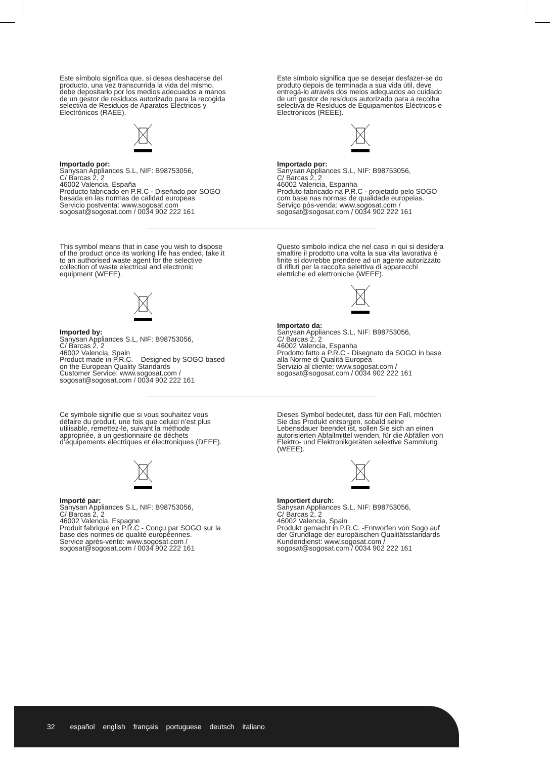Este símbolo significa que, si desea deshacerse del producto, una vez transcurrida la vida del mismo, debe depositarlo por los medios adecuados a manos de un gestor de residuos autorizado para la recogida selectiva de Residuos de Aparatos Eléctricos y Electrónicos (RAEE).
Importado por:
Sanysan Appliances S.L, NIF: B98753056,
C/ Barcas 2, 2
46002 Valencia, España
Producto fabricado en P.R.C - Diseñado por SOGO basada en las normas de calidad europeas
Servicio postventa: www.sogosat.com
sogosat@sogosat.com / 0034 902 222 161
Este símbolo significa que se desejar desfazer-se do produto depois de terminada a sua vida útil, deve entregá-lo através dos meios adequados ao cuidado de um gestor de resíduos autorizado para a recolha selectiva de Resíduos de Equipamentos Eléctricos e Electrónicos (REEE).
Importado por:
Sanysan Appliances S.L, NIF: B98753056,
C/ Barcas 2, 2
46002 Valencia, Espanha
Produto fabricado na P.R.C - projetado pelo SOGO com base nas normas de qualidade europeias.
Serviço pós-venda: www.sogosat.com /
sogosat@sogosat.com / 0034 902 222 161
This symbol means that in case you wish to dispose of the product once its working life has ended, take it to an authorised waste agent for the selective collection of waste electrical and electronic equipment (WEEE).
Imported by:
Sanysan Appliances S.L, NIF: B98753056,
C/ Barcas 2, 2
46002 Valencia, Spain
Product made in P.R.C. – Designed by SOGO based on the European Quality Standards
Customer Service: www.sogosat.com /
sogosat@sogosat.com / 0034 902 222 161
Questo simbolo indica che nel caso in qui si desidera smaltire il prodotto una volta la sua vita lavorativa è finite si dovrebbe prendere ad un agente autorizzato di rifiuti per la raccolta selettiva di apparecchi elettriche ed elettroniche (WEEE).
Importato da:
Sanysan Appliances S.L, NIF: B98753056,
C/ Barcas 2, 2
46002 Valencia, Espanha
Prodotto fatto a P.R.C - Disegnato da SOGO in base alla Norme di Qualità Europea
Servizio al cliente: www.sogosat.com /
sogosat@sogosat.com / 0034 902 222 161
Ce symbole signifie que si vous souhaitez vous défaire du produit, une fois que celuici n’est plus utilisable, remettez-le, suivant la méthode appropriée, à un gestionnaire de déchets d’équipements électriques et électroniques (DEEE).
Importé par:
Sanysan Appliances S.L, NIF: B98753056,
C/ Barcas 2, 2
46002 Valencia, Espagne
Produit fabriqué en P.R.C - Conçu par SOGO sur la base des normes de qualité européennes.
Service après-vente: www.sogosat.com /
sogosat@sogosat.com / 0034 902 222 161
Dieses Symbol bedeutet, dass für den Fall, möchten Sie das Produkt entsorgen, sobald seine Lebensdauer beendet ist, sollen Sie sich an einen autorisierten Abfallmittel wenden, für die Abfällen von Elektro- und Elektronikgeräten selektive Sammlung (WEEE).
Importiert durch:
Sanysan Appliances S.L, NIF: B98753056,
C/ Barcas 2, 2
46002 Valencia, Spain
Produkt gemacht in P.R.C. -Entworfen von Sogo auf der Grundlage der europäischen Qualitätsstandards
Kundendienst: www.sogosat.com /
sogosat@sogosat.com / 0034 902 222 161
32 español english français portuguese deutsch italiano